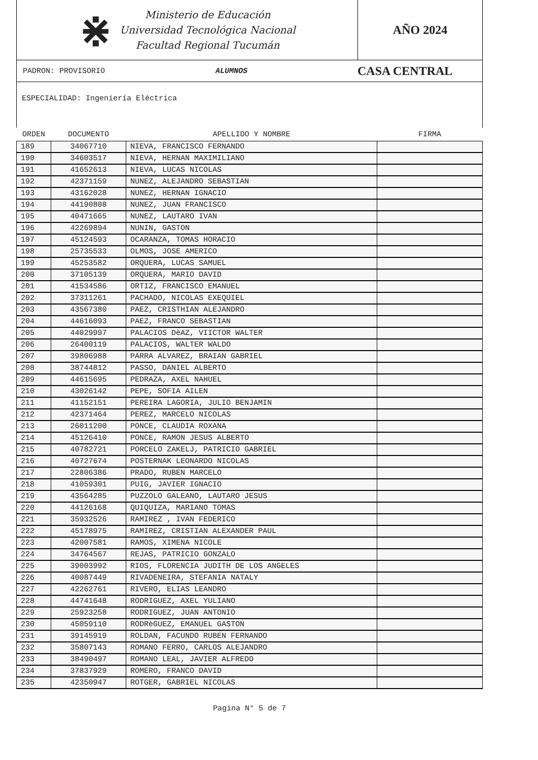⋇
Ministerio de Educación
Universidad Tecnológica Nacional
Facultad Regional Tucumán
AÑO 2024
PADRON: PROVISORIO ALUMNOS CASA CENTRAL
ESPECIALIDAD: Ingeniería Eléctrica
| ORDEN | DOCUMENTO | APELLIDO Y NOMBRE | FIRMA |
| --- | --- | --- | --- |
| 189 | 34067710 | NIEVA, FRANCISCO FERNANDO | |
| 190 | 34603517 | NIEVA, HERNAN MAXIMILIANO | |
| 191 | 41652613 | NIEVA, LUCAS NICOLAS | |
| 192 | 42371159 | NUNEZ, ALEJANDRO SEBASTIAN | |
| 193 | 43162028 | NUNEZ, HERNAN IGNACIO | |
| 194 | 44190808 | NUNEZ, JUAN FRANCISCO | |
| 195 | 40471665 | NUNEZ, LAUTARO IVAN | |
| 196 | 42269894 | NUNIN, GASTON | |
| 197 | 45124593 | OCARANZA, TOMAS HORACIO | |
| 198 | 25735533 | OLMOS, JOSE AMERICO | |
| 199 | 45253582 | ORQUERA, LUCAS SAMUEL | |
| 200 | 37105139 | ORQUERA, MARIO DAVID | |
| 201 | 41534586 | ORTIZ, FRANCISCO EMANUEL | |
| 202 | 37311261 | PACHADO, NICOLAS EXEQUIEL | |
| 203 | 43567380 | PAEZ, CRISTHIAN ALEJANDRO | |
| 204 | 44616093 | PAEZ, FRANCO SEBASTIAN | |
| 205 | 44029997 | PALACIOS DèAZ, VIICTOR WALTER | |
| 206 | 26400119 | PALACIOS, WALTER WALDO | |
| 207 | 39806988 | PARRA ALVAREZ, BRAIAN GABRIEL | |
| 208 | 38744812 | PASSO, DANIEL ALBERTO | |
| 209 | 44615695 | PEDRAZA, AXEL NAHUEL | |
| 210 | 43026142 | PEPE, SOFIA AILEN | |
| 211 | 41152151 | PEREIRA LAGORIA, JULIO BENJAMIN | |
| 212 | 42371464 | PEREZ, MARCELO NICOLAS | |
| 213 | 26011200 | PONCE, CLAUDIA ROXANA | |
| 214 | 45126410 | PONCE, RAMON JESUS ALBERTO | |
| 215 | 40782721 | PORCELO ZAKELJ, PATRICIO GABRIEL | |
| 216 | 40727674 | POSTERNAK LEONARDO NICOLAS | |
| 217 | 22806386 | PRADO, RUBEN MARCELO | |
| 218 | 41059301 | PUIG, JAVIER IGNACIO | |
| 219 | 43564285 | PUZZOLO GALEANO, LAUTARO JESUS | |
| 220 | 44126168 | QUIQUIZA, MARIANO TOMAS | |
| 221 | 35932526 | RAMIREZ , IVAN FEDERICO | |
| 222 | 45178975 | RAMIREZ, CRISTIAN ALEXANDER PAUL | |
| 223 | 42007581 | RAMOS, XIMENA NICOLE | |
| 224 | 34764567 | REJAS, PATRICIO GONZALO | |
| 225 | 39003992 | RIOS, FLORENCIA JUDITH DE LOS ANGELES | |
| 226 | 40087449 | RIVADENEIRA, STEFANIA NATALY | |
| 227 | 42262761 | RIVERO, ELIAS LEANDRO | |
| 228 | 44741648 | RODRIGUEZ, AXEL YULIANO | |
| 229 | 25923258 | RODRIGUEZ, JUAN ANTONIO | |
| 230 | 45059110 | RODRèGUEZ, EMANUEL GASTON | |
| 231 | 39145919 | ROLDAN, FACUNDO RUBEN FERNANDO | |
| 232 | 35807143 | ROMANO FERRO, CARLOS ALEJANDRO | |
| 233 | 38490497 | ROMANO LEAL, JAVIER ALFREDO | |
| 234 | 37837929 | ROMERO, FRANCO DAVID | |
| 235 | 42350947 | ROTGER, GABRIEL NICOLAS | |
Pagina N° 5 de 7